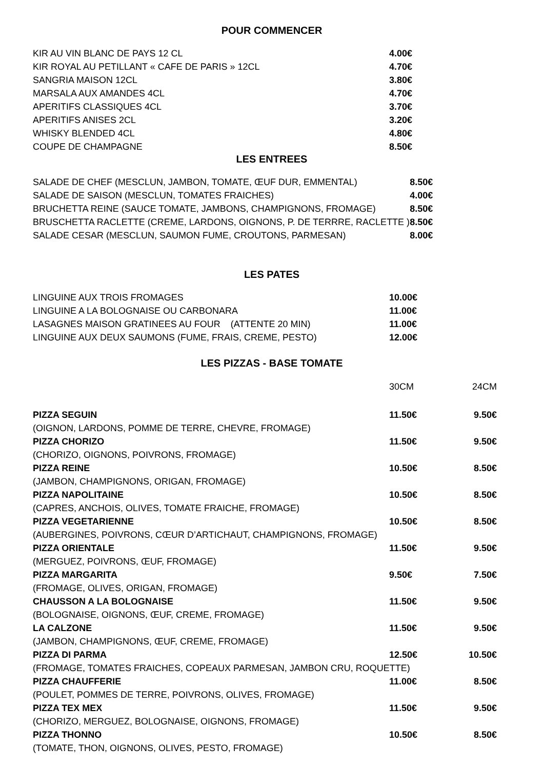POUR COMMENCER
| KIR AU VIN BLANC DE PAYS 12 CL | 4.00€ |
| KIR ROYAL AU PETILLANT « CAFE DE PARIS » 12CL | 4.70€ |
| SANGRIA MAISON 12CL | 3.80€ |
| MARSALA AUX AMANDES 4CL | 4.70€ |
| APERITIFS CLASSIQUES 4CL | 3.70€ |
| APERITIFS ANISES 2CL | 3.20€ |
| WHISKY BLENDED 4CL | 4.80€ |
| COUPE DE CHAMPAGNE | 8.50€ |
LES ENTREES
| SALADE DE CHEF (MESCLUN, JAMBON, TOMATE, ŒUF DUR, EMMENTAL) | 8.50€ |
| SALADE DE SAISON (MESCLUN, TOMATES FRAICHES) | 4.00€ |
| BRUCHETTA REINE (SAUCE TOMATE, JAMBONS, CHAMPIGNONS, FROMAGE) | 8.50€ |
| BRUSCHETTA RACLETTE (CREME, LARDONS, OIGNONS, P. DE TERRRE, RACLETTE ) | 8.50€ |
| SALADE CESAR (MESCLUN, SAUMON FUME, CROUTONS, PARMESAN) | 8.00€ |
LES PATES
| LINGUINE AUX TROIS FROMAGES | 10.00€ |
| LINGUINE A LA BOLOGNAISE OU CARBONARA | 11.00€ |
| LASAGNES MAISON GRATINEES AU FOUR (ATTENTE 20 MIN) | 11.00€ |
| LINGUINE AUX DEUX SAUMONS (FUME, FRAIS, CREME, PESTO) | 12.00€ |
LES PIZZAS - BASE TOMATE
| | 30CM | 24CM |
| PIZZA SEGUIN | 11.50€ | 9.50€ |
| (OIGNON, LARDONS, POMME DE TERRE, CHEVRE, FROMAGE) | | |
| PIZZA CHORIZO | 11.50€ | 9.50€ |
| (CHORIZO, OIGNONS, POIVRONS, FROMAGE) | | |
| PIZZA REINE | 10.50€ | 8.50€ |
| (JAMBON, CHAMPIGNONS, ORIGAN, FROMAGE) | | |
| PIZZA NAPOLITAINE | 10.50€ | 8.50€ |
| (CAPRES, ANCHOIS, OLIVES, TOMATE FRAICHE, FROMAGE) | | |
| PIZZA VEGETARIENNE | 10.50€ | 8.50€ |
| (AUBERGINES, POIVRONS, CŒUR D’ARTICHAUT, CHAMPIGNONS, FROMAGE) | | |
| PIZZA ORIENTALE | 11.50€ | 9.50€ |
| (MERGUEZ, POIVRONS, ŒUF, FROMAGE) | | |
| PIZZA MARGARITA | 9.50€ | 7.50€ |
| (FROMAGE, OLIVES, ORIGAN, FROMAGE) | | |
| CHAUSSON A LA BOLOGNAISE | 11.50€ | 9.50€ |
| (BOLOGNAISE, OIGNONS, ŒUF, CREME, FROMAGE) | | |
| LA CALZONE | 11.50€ | 9.50€ |
| (JAMBON, CHAMPIGNONS, ŒUF, CREME, FROMAGE) | | |
| PIZZA DI PARMA | 12.50€ | 10.50€ |
| (FROMAGE, TOMATES FRAICHES, COPEAUX PARMESAN, JAMBON CRU, ROQUETTE) | | |
| PIZZA CHAUFFERIE | 11.00€ | 8.50€ |
| (POULET, POMMES DE TERRE, POIVRONS, OLIVES, FROMAGE) | | |
| PIZZA TEX MEX | 11.50€ | 9.50€ |
| (CHORIZO, MERGUEZ, BOLOGNAISE, OIGNONS, FROMAGE) | | |
| PIZZA THONNO | 10.50€ | 8.50€ |
| (TOMATE, THON, OIGNONS, OLIVES, PESTO, FROMAGE) | | |